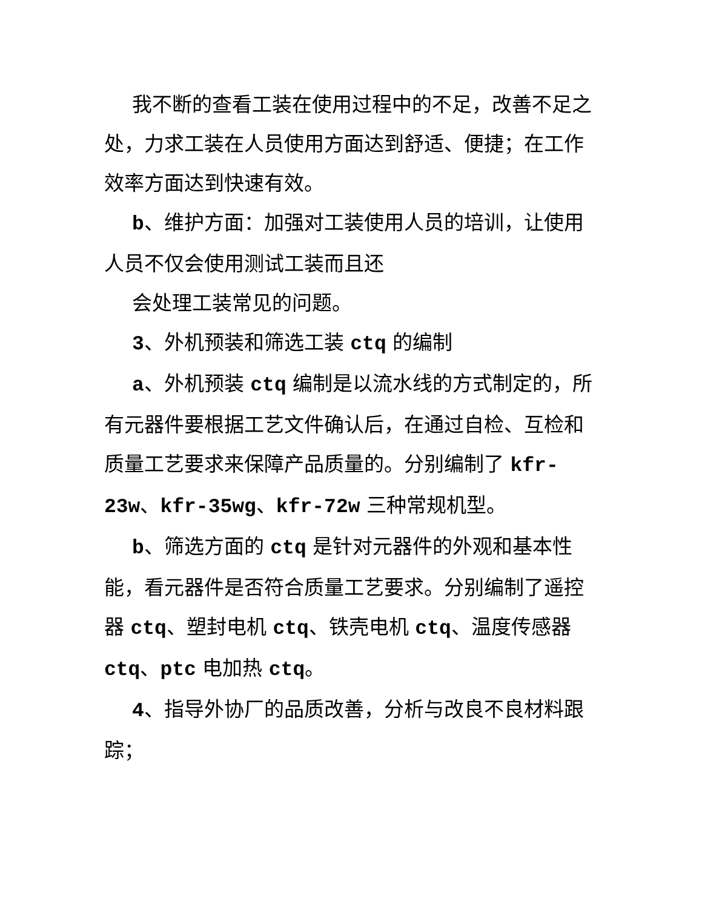我不断的查看工装在使用过程中的不足，改善不足之处，力求工装在人员使用方面达到舒适、便捷；在工作效率方面达到快速有效。
b、维护方面：加强对工装使用人员的培训，让使用人员不仅会使用测试工装而且还
会处理工装常见的问题。
3、外机预装和筛选工装 ctq 的编制
a、外机预装 ctq 编制是以流水线的方式制定的，所有元器件要根据工艺文件确认后，在通过自检、互检和质量工艺要求来保障产品质量的。分别编制了 kfr-23w、kfr-35wg、kfr-72w 三种常规机型。
b、筛选方面的 ctq 是针对元器件的外观和基本性能，看元器件是否符合质量工艺要求。分别编制了遥控器 ctq、塑封电机 ctq、铁壳电机 ctq、温度传感器 ctq、ptc 电加热 ctq。
4、指导外协厂的品质改善，分析与改良不良材料跟踪；